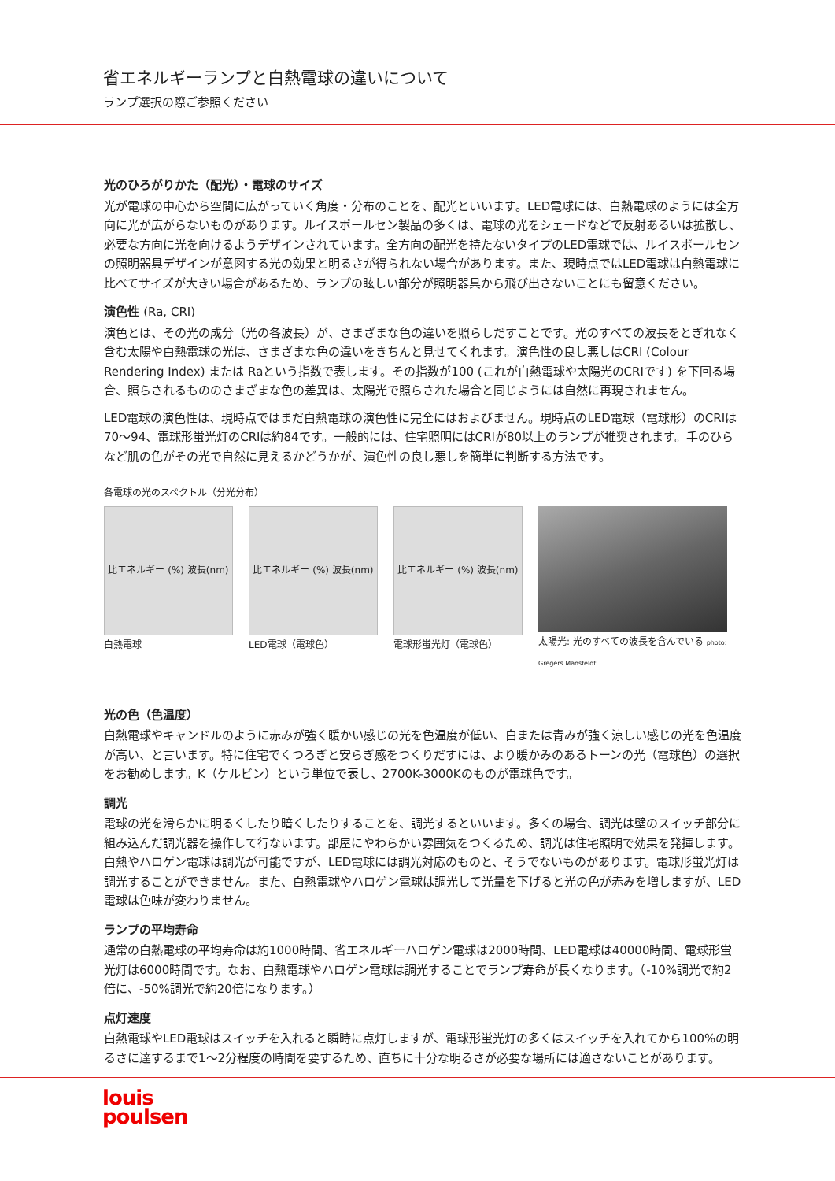省エネルギーランプと白熱電球の違いについて
ランプ選択の際ご参照ください
光のひろがりかた（配光）・電球のサイズ
光が電球の中心から空間に広がっていく角度・分布のことを、配光といいます。LED電球には、白熱電球のようには全方向に光が広がらないものがあります。ルイスポールセン製品の多くは、電球の光をシェードなどで反射あるいは拡散し、必要な方向に光を向けるようデザインされています。全方向の配光を持たないタイプのLED電球では、ルイスポールセンの照明器具デザインが意図する光の効果と明るさが得られない場合があります。また、現時点ではLED電球は白熱電球に比べてサイズが大きい場合があるため、ランプの眩しい部分が照明器具から飛び出さないことにも留意ください。
演色性 (Ra, CRI)
演色とは、その光の成分（光の各波長）が、さまざまな色の違いを照らしだすことです。光のすべての波長をとぎれなく含む太陽や白熱電球の光は、さまざまな色の違いをきちんと見せてくれます。演色性の良し悪しはCRI (Colour Rendering Index) または Raという指数で表します。その指数が100 (これが白熱電球や太陽光のCRIです) を下回る場合、照らされるもののさまざまな色の差異は、太陽光で照らされた場合と同じようには自然に再現されません。
LED電球の演色性は、現時点ではまだ白熱電球の演色性に完全にはおよびません。現時点のLED電球（電球形）のCRIは70〜94、電球形蛍光灯のCRIは約84です。一般的には、住宅照明にはCRIが80以上のランプが推奨されます。手のひらなど肌の色がその光で自然に見えるかどうかが、演色性の良し悪しを簡単に判断する方法です。
各電球の光のスペクトル（分光分布）
比エネルギー (%) 波長(nm)
白熱電球
比エネルギー (%) 波長(nm)
LED電球（電球色）
比エネルギー (%) 波長(nm)
電球形蛍光灯（電球色）
太陽光: 光のすべての波長を含んでいる photo: Gregers Mansfeldt
光の色（色温度）
白熱電球やキャンドルのように赤みが強く暖かい感じの光を色温度が低い、白または青みが強く涼しい感じの光を色温度が高い、と言います。特に住宅でくつろぎと安らぎ感をつくりだすには、より暖かみのあるトーンの光（電球色）の選択をお勧めします。K（ケルビン）という単位で表し、2700K-3000Kのものが電球色です。
調光
電球の光を滑らかに明るくしたり暗くしたりすることを、調光するといいます。多くの場合、調光は壁のスイッチ部分に組み込んだ調光器を操作して行ないます。部屋にやわらかい雰囲気をつくるため、調光は住宅照明で効果を発揮します。白熱やハロゲン電球は調光が可能ですが、LED電球には調光対応のものと、そうでないものがあります。電球形蛍光灯は調光することができません。また、白熱電球やハロゲン電球は調光して光量を下げると光の色が赤みを増しますが、LED電球は色味が変わりません。
ランプの平均寿命
通常の白熱電球の平均寿命は約1000時間、省エネルギーハロゲン電球は2000時間、LED電球は40000時間、電球形蛍光灯は6000時間です。なお、白熱電球やハロゲン電球は調光することでランプ寿命が長くなります。（-10%調光で約2倍に、-50%調光で約20倍になります。）
点灯速度
白熱電球やLED電球はスイッチを入れると瞬時に点灯しますが、電球形蛍光灯の多くはスイッチを入れてから100%の明るさに達するまで1〜2分程度の時間を要するため、直ちに十分な明るさが必要な場所には適さないことがあります。
louis
poulsen